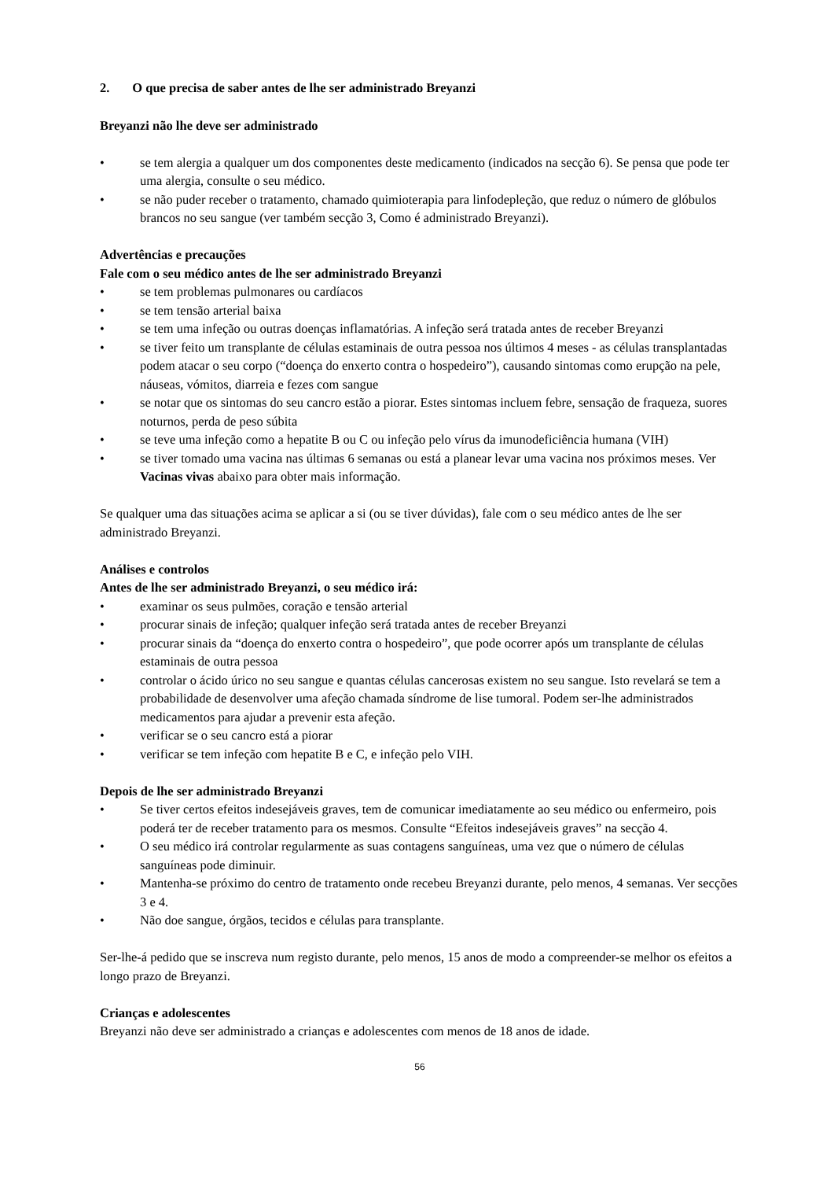2. O que precisa de saber antes de lhe ser administrado Breyanzi
Breyanzi não lhe deve ser administrado
• se tem alergia a qualquer um dos componentes deste medicamento (indicados na secção 6). Se pensa que pode ter uma alergia, consulte o seu médico.
• se não puder receber o tratamento, chamado quimioterapia para linfodepleção, que reduz o número de glóbulos brancos no seu sangue (ver também secção 3, Como é administrado Breyanzi).
Advertências e precauções
Fale com o seu médico antes de lhe ser administrado Breyanzi
• se tem problemas pulmonares ou cardíacos
• se tem tensão arterial baixa
• se tem uma infeção ou outras doenças inflamatórias. A infeção será tratada antes de receber Breyanzi
• se tiver feito um transplante de células estaminais de outra pessoa nos últimos 4 meses - as células transplantadas podem atacar o seu corpo (“doença do enxerto contra o hospedeiro”), causando sintomas como erupção na pele, náuseas, vómitos, diarreia e fezes com sangue
• se notar que os sintomas do seu cancro estão a piorar. Estes sintomas incluem febre, sensação de fraqueza, suores noturnos, perda de peso súbita
• se teve uma infeção como a hepatite B ou C ou infeção pelo vírus da imunodeficiência humana (VIH)
• se tiver tomado uma vacina nas últimas 6 semanas ou está a planear levar uma vacina nos próximos meses. Ver Vacinas vivas abaixo para obter mais informação.
Se qualquer uma das situações acima se aplicar a si (ou se tiver dúvidas), fale com o seu médico antes de lhe ser administrado Breyanzi.
Análises e controlos
Antes de lhe ser administrado Breyanzi, o seu médico irá:
• examinar os seus pulmões, coração e tensão arterial
• procurar sinais de infeção; qualquer infeção será tratada antes de receber Breyanzi
• procurar sinais da “doença do enxerto contra o hospedeiro”, que pode ocorrer após um transplante de células estaminais de outra pessoa
• controlar o ácido úrico no seu sangue e quantas células cancerosas existem no seu sangue. Isto revelará se tem a probabilidade de desenvolver uma afeção chamada síndrome de lise tumoral. Podem ser-lhe administrados medicamentos para ajudar a prevenir esta afeção.
• verificar se o seu cancro está a piorar
• verificar se tem infeção com hepatite B e C, e infeção pelo VIH.
Depois de lhe ser administrado Breyanzi
• Se tiver certos efeitos indesejáveis graves, tem de comunicar imediatamente ao seu médico ou enfermeiro, pois poderá ter de receber tratamento para os mesmos. Consulte “Efeitos indesejáveis graves” na secção 4.
• O seu médico irá controlar regularmente as suas contagens sanguíneas, uma vez que o número de células sanguíneas pode diminuir.
• Mantenha-se próximo do centro de tratamento onde recebeu Breyanzi durante, pelo menos, 4 semanas. Ver secções 3 e 4.
• Não doe sangue, órgãos, tecidos e células para transplante.
Ser-lhe-á pedido que se inscreva num registo durante, pelo menos, 15 anos de modo a compreender-se melhor os efeitos a longo prazo de Breyanzi.
Crianças e adolescentes
Breyanzi não deve ser administrado a crianças e adolescentes com menos de 18 anos de idade.
56